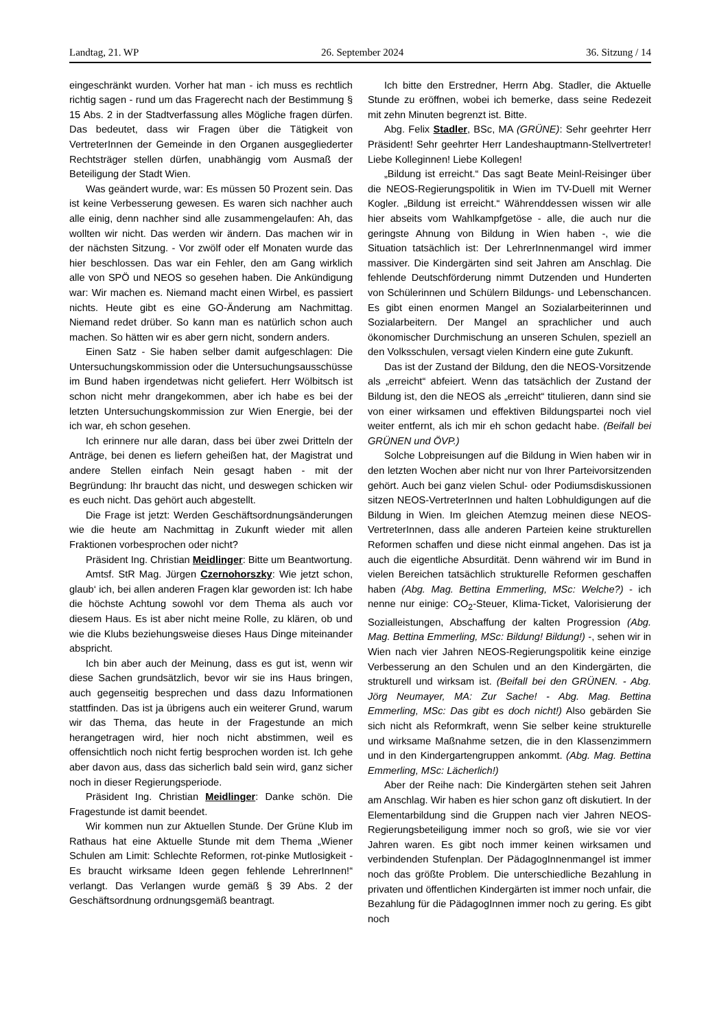Landtag, 21. WP 26. September 2024 36. Sitzung / 14
eingeschränkt wurden. Vorher hat man - ich muss es rechtlich richtig sagen - rund um das Fragerecht nach der Bestimmung § 15 Abs. 2 in der Stadtverfassung alles Mögliche fragen dürfen. Das bedeutet, dass wir Fragen über die Tätigkeit von VertreterInnen der Gemeinde in den Organen ausgegliederter Rechtsträger stellen dürfen, unabhängig vom Ausmaß der Beteiligung der Stadt Wien.
Was geändert wurde, war: Es müssen 50 Prozent sein. Das ist keine Verbesserung gewesen. Es waren sich nachher auch alle einig, denn nachher sind alle zusammengelaufen: Ah, das wollten wir nicht. Das werden wir ändern. Das machen wir in der nächsten Sitzung. - Vor zwölf oder elf Monaten wurde das hier beschlossen. Das war ein Fehler, den am Gang wirklich alle von SPÖ und NEOS so gesehen haben. Die Ankündigung war: Wir machen es. Niemand macht einen Wirbel, es passiert nichts. Heute gibt es eine GO-Änderung am Nachmittag. Niemand redet drüber. So kann man es natürlich schon auch machen. So hätten wir es aber gern nicht, sondern anders.
Einen Satz - Sie haben selber damit aufgeschlagen: Die Untersuchungskommission oder die Untersuchungsausschüsse im Bund haben irgendetwas nicht geliefert. Herr Wölbitsch ist schon nicht mehr drangekommen, aber ich habe es bei der letzten Untersuchungskommission zur Wien Energie, bei der ich war, eh schon gesehen.
Ich erinnere nur alle daran, dass bei über zwei Dritteln der Anträge, bei denen es liefern geheißen hat, der Magistrat und andere Stellen einfach Nein gesagt haben - mit der Begründung: Ihr braucht das nicht, und deswegen schicken wir es euch nicht. Das gehört auch abgestellt.
Die Frage ist jetzt: Werden Geschäftsordnungsänderungen wie die heute am Nachmittag in Zukunft wieder mit allen Fraktionen vorbesprochen oder nicht?
Präsident Ing. Christian Meidlinger: Bitte um Beantwortung.
Amtsf. StR Mag. Jürgen Czernohorszky: Wie jetzt schon, glaub‘ ich, bei allen anderen Fragen klar geworden ist: Ich habe die höchste Achtung sowohl vor dem Thema als auch vor diesem Haus. Es ist aber nicht meine Rolle, zu klären, ob und wie die Klubs beziehungsweise dieses Haus Dinge miteinander abspricht.
Ich bin aber auch der Meinung, dass es gut ist, wenn wir diese Sachen grundsätzlich, bevor wir sie ins Haus bringen, auch gegenseitig besprechen und dass dazu Informationen stattfinden. Das ist ja übrigens auch ein weiterer Grund, warum wir das Thema, das heute in der Fragestunde an mich herangetragen wird, hier noch nicht abstimmen, weil es offensichtlich noch nicht fertig besprochen worden ist. Ich gehe aber davon aus, dass das sicherlich bald sein wird, ganz sicher noch in dieser Regierungsperiode.
Präsident Ing. Christian Meidlinger: Danke schön. Die Fragestunde ist damit beendet.
Wir kommen nun zur Aktuellen Stunde. Der Grüne Klub im Rathaus hat eine Aktuelle Stunde mit dem Thema „Wiener Schulen am Limit: Schlechte Reformen, rot-pinke Mutlosigkeit - Es braucht wirksame Ideen gegen fehlende LehrerInnen!“ verlangt. Das Verlangen wurde gemäß § 39 Abs. 2 der Geschäftsordnung ordnungsgemäß beantragt.
Ich bitte den Erstredner, Herrn Abg. Stadler, die Aktuelle Stunde zu eröffnen, wobei ich bemerke, dass seine Redezeit mit zehn Minuten begrenzt ist. Bitte.
Abg. Felix Stadler, BSc, MA (GRÜNE): Sehr geehrter Herr Präsident! Sehr geehrter Herr Landeshauptmann-Stellvertreter! Liebe Kolleginnen! Liebe Kollegen!
„Bildung ist erreicht.“ Das sagt Beate Meinl-Reisinger über die NEOS-Regierungspolitik in Wien im TV-Duell mit Werner Kogler. „Bildung ist erreicht.“ Währenddessen wissen wir alle hier abseits vom Wahlkampfgetöse - alle, die auch nur die geringste Ahnung von Bildung in Wien haben -, wie die Situation tatsächlich ist: Der LehrerInnenmangel wird immer massiver. Die Kindergärten sind seit Jahren am Anschlag. Die fehlende Deutschförderung nimmt Dutzenden und Hunderten von Schülerinnen und Schülern Bildungs- und Lebenschancen. Es gibt einen enormen Mangel an Sozialarbeiterinnen und Sozialarbeitern. Der Mangel an sprachlicher und auch ökonomischer Durchmischung an unseren Schulen, speziell an den Volksschulen, versagt vielen Kindern eine gute Zukunft.
Das ist der Zustand der Bildung, den die NEOS-Vorsitzende als „erreicht“ abfeiert. Wenn das tatsächlich der Zustand der Bildung ist, den die NEOS als „erreicht“ titulieren, dann sind sie von einer wirksamen und effektiven Bildungspartei noch viel weiter entfernt, als ich mir eh schon gedacht habe. (Beifall bei GRÜNEN und ÖVP.)
Solche Lobpreisungen auf die Bildung in Wien haben wir in den letzten Wochen aber nicht nur von Ihrer Parteivorsitzenden gehört. Auch bei ganz vielen Schul- oder Podiumsdiskussionen sitzen NEOS-VertreterInnen und halten Lobhuldigungen auf die Bildung in Wien. Im gleichen Atemzug meinen diese NEOS-VertreterInnen, dass alle anderen Parteien keine strukturellen Reformen schaffen und diese nicht einmal angehen. Das ist ja auch die eigentliche Absurdität. Denn während wir im Bund in vielen Bereichen tatsächlich strukturelle Reformen geschaffen haben (Abg. Mag. Bettina Emmerling, MSc: Welche?) - ich nenne nur einige: CO<sub>2</sub>-Steuer, Klima-Ticket, Valorisierung der Sozialleistungen, Abschaffung der kalten Progression (Abg. Mag. Bettina Emmerling, MSc: Bildung! Bildung!) -, sehen wir in Wien nach vier Jahren NEOS-Regierungspolitik keine einzige Verbesserung an den Schulen und an den Kindergärten, die strukturell und wirksam ist. (Beifall bei den GRÜNEN. - Abg. Jörg Neumayer, MA: Zur Sache! - Abg. Mag. Bettina Emmerling, MSc: Das gibt es doch nicht!) Also gebärden Sie sich nicht als Reformkraft, wenn Sie selber keine strukturelle und wirksame Maßnahme setzen, die in den Klassenzimmern und in den Kindergartengruppen ankommt. (Abg. Mag. Bettina Emmerling, MSc: Lächerlich!)
Aber der Reihe nach: Die Kindergärten stehen seit Jahren am Anschlag. Wir haben es hier schon ganz oft diskutiert. In der Elementarbildung sind die Gruppen nach vier Jahren NEOS-Regierungsbeteiligung immer noch so groß, wie sie vor vier Jahren waren. Es gibt noch immer keinen wirksamen und verbindenden Stufenplan. Der PädagogInnenmangel ist immer noch das größte Problem. Die unterschiedliche Bezahlung in privaten und öffentlichen Kindergärten ist immer noch unfair, die Bezahlung für die PädagogInnen immer noch zu gering. Es gibt noch